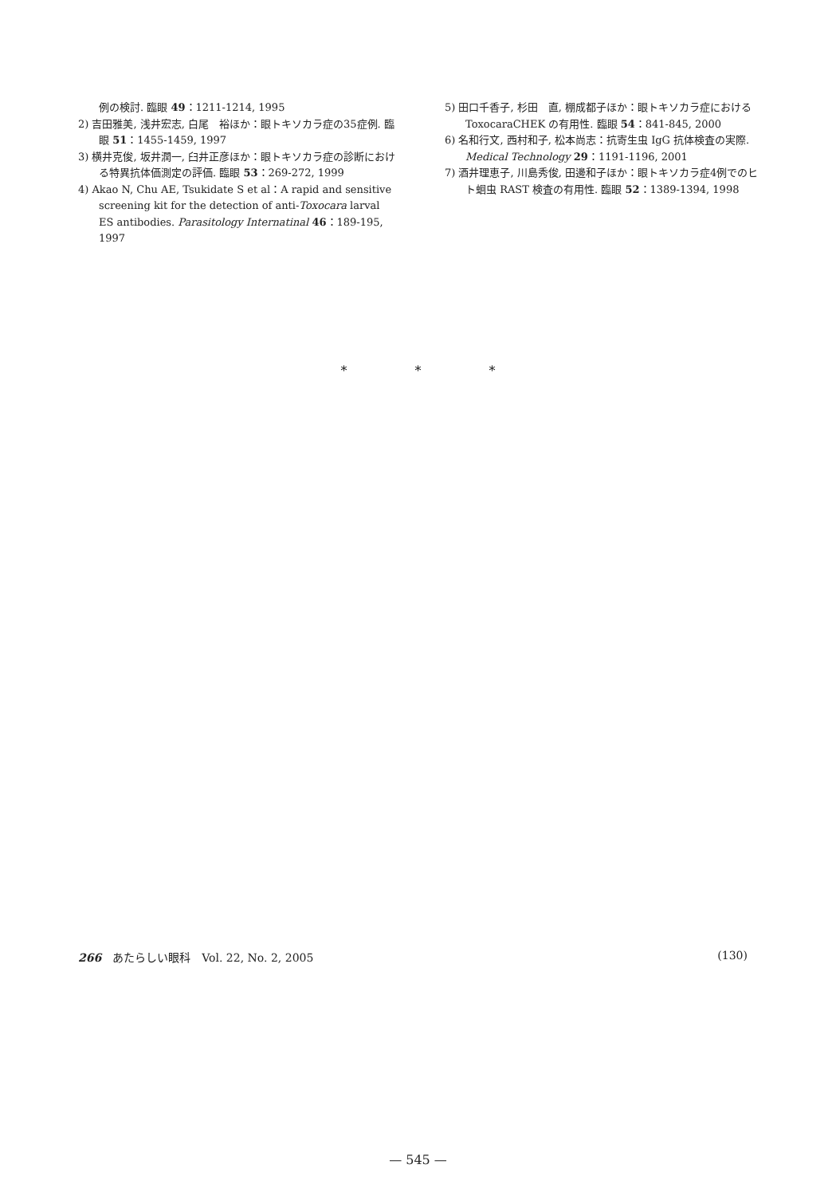例の検討. 臨眼 49：1211-1214, 1995
2) 吉田雅美, 浅井宏志, 白尾　裕ほか：眼トキソカラ症の35症例. 臨眼 51：1455-1459, 1997
3) 横井克俊, 坂井潤一, 臼井正彦ほか：眼トキソカラ症の診断における特異抗体価測定の評価. 臨眼 53：269-272, 1999
4) Akao N, Chu AE, Tsukidate S et al：A rapid and sensitive screening kit for the detection of anti-Toxocara larval ES antibodies. Parasitology Internatinal 46：189-195, 1997
5) 田口千香子, 杉田　直, 棚成都子ほか：眼トキソカラ症における ToxocaraCHEK の有用性. 臨眼 54：841-845, 2000
6) 名和行文, 西村和子, 松本尚志：抗寄生虫 IgG 抗体検査の実際. Medical Technology 29：1191-1196, 2001
7) 酒井理恵子, 川島秀俊, 田邊和子ほか：眼トキソカラ症4例でのヒト蛔虫 RAST 検査の有用性. 臨眼 52：1389-1394, 1998
* * *
266　あたらしい眼科　Vol. 22, No. 2, 2005 (130)
— 545 —